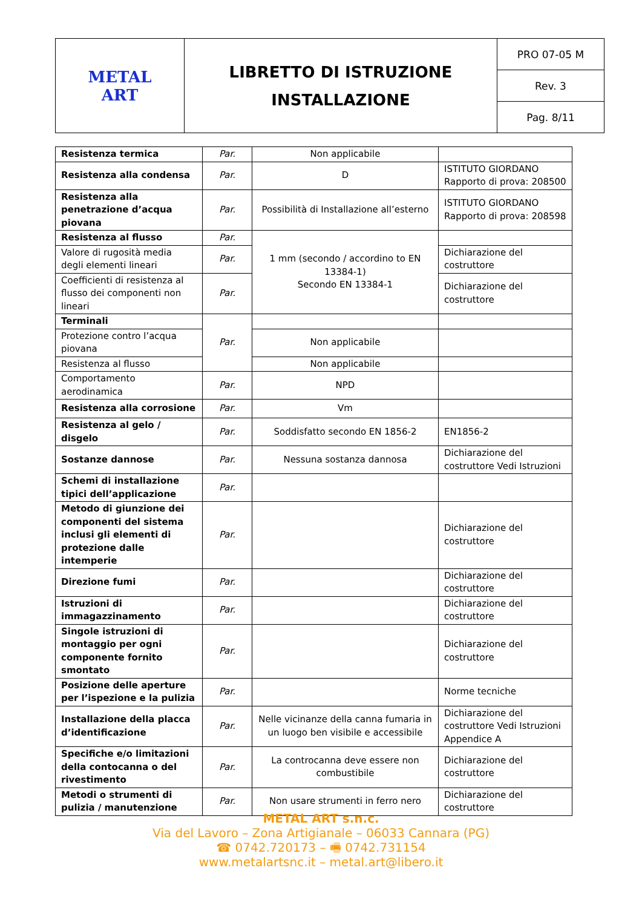| METAL ART | LIBRETTO DI ISTRUZIONE INSTALLAZIONE | PRO 07-05 M |
| | | Rev. 3 |
| | | Pag. 8/11 |
| Resistenza termica | Par. | Non applicabile | |
| Resistenza alla condensa | Par. | D | ISTITUTO GIORDANO Rapporto di prova: 208500 |
| Resistenza alla penetrazione d’acqua piovana | Par. | Possibilità di Installazione all’esterno | ISTITUTO GIORDANO Rapporto di prova: 208598 |
| Resistenza al flusso | Par. | 1 mm (secondo / accordino to EN 13384-1) Secondo EN 13384-1 | |
| Valore di rugosità media degli elementi lineari | Par. | | Dichiarazione del costruttore |
| Coefficienti di resistenza al flusso dei componenti non lineari | Par. | | Dichiarazione del costruttore |
| Terminali | Par. | | |
| Protezione contro l’acqua piovana | | Non applicabile | |
| Resistenza al flusso | | Non applicabile | |
| Comportamento aerodinamica | Par. | NPD | |
| Resistenza alla corrosione | Par. | Vm | |
| Resistenza al gelo / disgelo | Par. | Soddisfatto secondo EN 1856-2 | EN1856-2 |
| Sostanze dannose | Par. | Nessuna sostanza dannosa | Dichiarazione del costruttore Vedi Istruzioni |
| Schemi di installazione tipici dell’applicazione | Par. | | |
| Metodo di giunzione dei componenti del sistema inclusi gli elementi di protezione dalle intemperie | Par. | | Dichiarazione del costruttore |
| Direzione fumi | Par. | | Dichiarazione del costruttore |
| Istruzioni di immagazzinamento | Par. | | Dichiarazione del costruttore |
| Singole istruzioni di montaggio per ogni componente fornito smontato | Par. | | Dichiarazione del costruttore |
| Posizione delle aperture per l’ispezione e la pulizia | Par. | | Norme tecniche |
| Installazione della placca d’identificazione | Par. | Nelle vicinanze della canna fumaria in un luogo ben visibile e accessibile | Dichiarazione del costruttore Vedi Istruzioni Appendice A |
| Specifiche e/o limitazioni della contocanna o del rivestimento | Par. | La controcanna deve essere non combustibile | Dichiarazione del costruttore |
| Metodi o strumenti di pulizia / manutenzione | Par. | Non usare strumenti in ferro nero | Dichiarazione del costruttore |
METAL ART s.n.c.
Via del Lavoro – Zona Artigianale – 06033 Cannara (PG)
☎ 0742.720173 – 🖷 0742.731154
www.metalartsnc.it – metal.art@libero.it